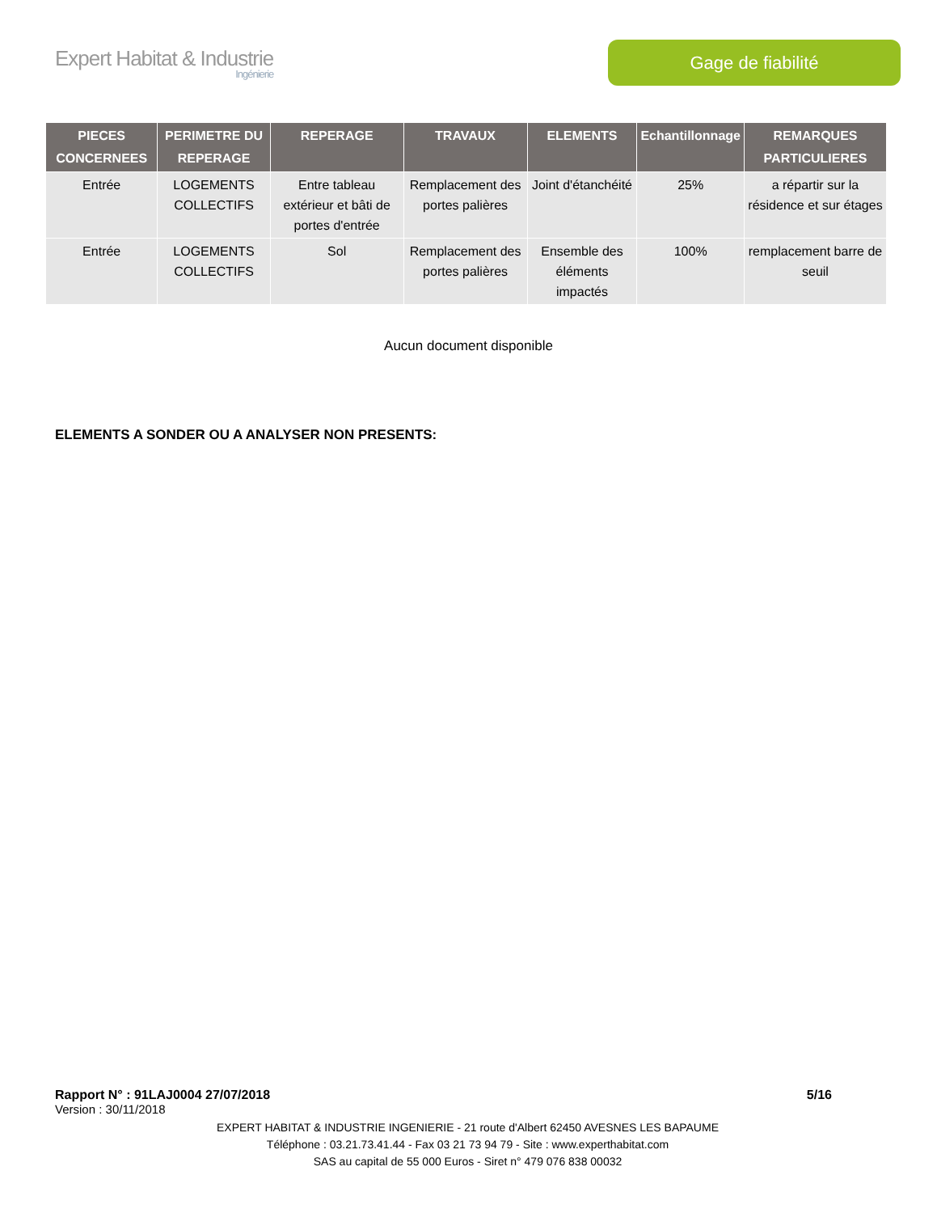Expert Habitat & Industrie
Ingénierie
Gage de fiabilité
| PIECES CONCERNEES | PERIMETRE DU REPERAGE | REPERAGE | TRAVAUX | ELEMENTS | Echantillonnage | REMARQUES PARTICULIERES |
| --- | --- | --- | --- | --- | --- | --- |
| Entrée | LOGEMENTS COLLECTIFS | Entre tableau extérieur et bâti de portes d'entrée | Remplacement des portes palières | Joint d'étanchéité | 25% | a répartir sur la résidence et sur étages |
| Entrée | LOGEMENTS COLLECTIFS | Sol | Remplacement des portes palières | Ensemble des éléments impactés | 100% | remplacement barre de seuil |
Aucun document disponible
ELEMENTS A SONDER OU A ANALYSER NON PRESENTS:
Rapport N° : 91LAJ0004 27/07/2018 5/16
Version : 30/11/2018
EXPERT HABITAT & INDUSTRIE INGENIERIE - 21 route d'Albert 62450 AVESNES LES BAPAUME
Téléphone : 03.21.73.41.44 - Fax 03 21 73 94 79 - Site : www.experthabitat.com
SAS au capital de 55 000 Euros - Siret n° 479 076 838 00032